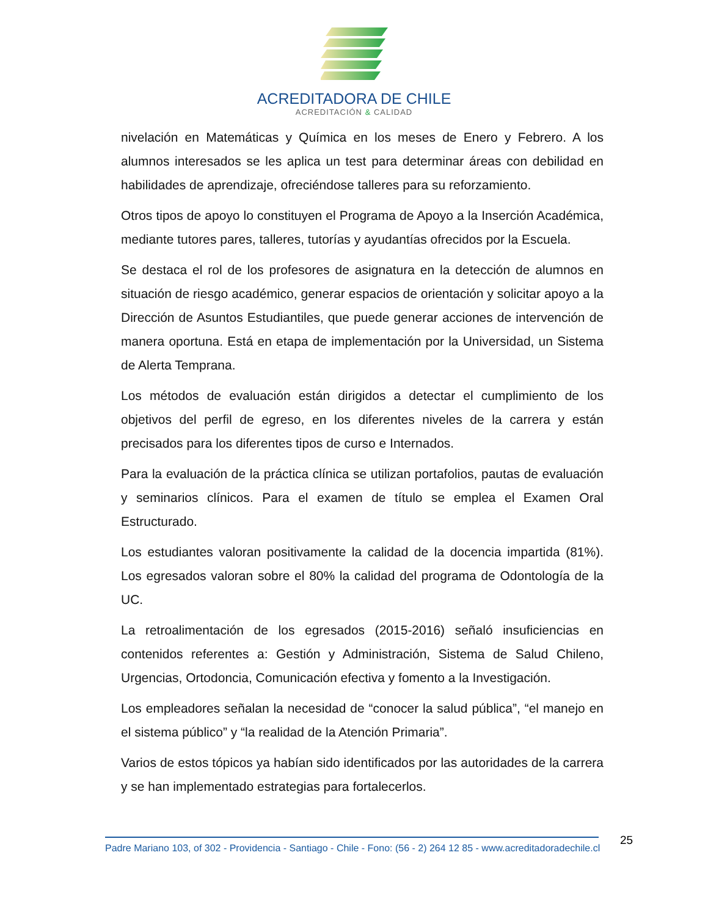ACREDITADORA DE CHILE
ACREDITACIÓN & CALIDAD
nivelación en Matemáticas y Química en los meses de Enero y Febrero. A los alumnos interesados se les aplica un test para determinar áreas con debilidad en habilidades de aprendizaje, ofreciéndose talleres para su reforzamiento.
Otros tipos de apoyo lo constituyen el Programa de Apoyo a la Inserción Académica, mediante tutores pares, talleres, tutorías y ayudantías ofrecidos por la Escuela.
Se destaca el rol de los profesores de asignatura en la detección de alumnos en situación de riesgo académico, generar espacios de orientación y solicitar apoyo a la Dirección de Asuntos Estudiantiles, que puede generar acciones de intervención de manera oportuna. Está en etapa de implementación por la Universidad, un Sistema de Alerta Temprana.
Los métodos de evaluación están dirigidos a detectar el cumplimiento de los objetivos del perfil de egreso, en los diferentes niveles de la carrera y están precisados para los diferentes tipos de curso e Internados.
Para la evaluación de la práctica clínica se utilizan portafolios, pautas de evaluación y seminarios clínicos. Para el examen de título se emplea el Examen Oral Estructurado.
Los estudiantes valoran positivamente la calidad de la docencia impartida (81%). Los egresados valoran sobre el 80% la calidad del programa de Odontología de la UC.
La retroalimentación de los egresados (2015-2016) señaló insuficiencias en contenidos referentes a: Gestión y Administración, Sistema de Salud Chileno, Urgencias, Ortodoncia, Comunicación efectiva y fomento a la Investigación.
Los empleadores señalan la necesidad de “conocer la salud pública”, “el manejo en el sistema público” y “la realidad de la Atención Primaria”.
Varios de estos tópicos ya habían sido identificados por las autoridades de la carrera y se han implementado estrategias para fortalecerlos.
25
Padre Mariano 103, of 302 - Providencia - Santiago - Chile - Fono: (56 - 2) 264 12 85 - www.acreditadoradechile.cl